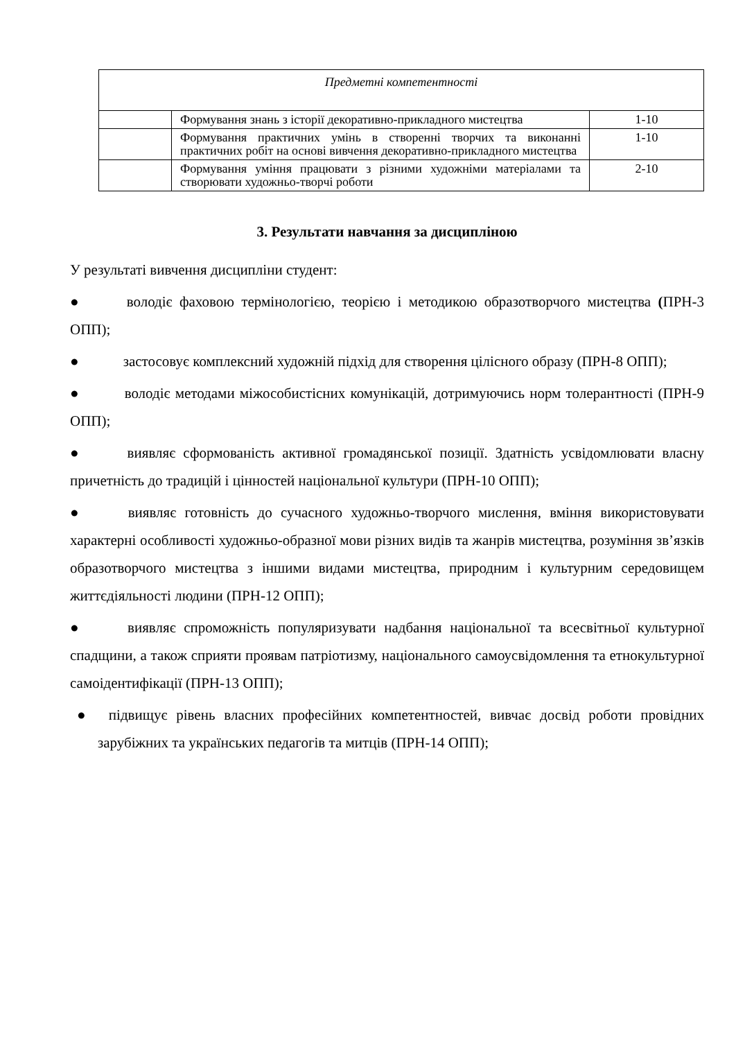| Предметні компетентності | | |
| | Формування знань з історії декоративно-прикладного мистецтва | 1-10 |
| | Формування практичних умінь в створенні творчих та виконанні практичних робіт на основі вивчення декоративно-прикладного мистецтва | 1-10 |
| | Формування уміння працювати з різними художніми матеріалами та створювати художньо-творчі роботи | 2-10 |
3. Результати навчання за дисципліною
У результаті вивчення дисципліни студент:
● володіє фаховою термінологією, теорією і методикою образотворчого мистецтва (ПРН-3 ОПП);
● застосовує комплексний художній підхід для створення цілісного образу (ПРН-8 ОПП);
● володіє методами міжособистісних комунікацій, дотримуючись норм толерантності (ПРН-9 ОПП);
● виявляє сформованість активної громадянської позиції. Здатність усвідомлювати власну причетність до традицій і цінностей національної культури (ПРН-10 ОПП);
● виявляє готовність до сучасного художньо-творчого мислення, вміння використовувати характерні особливості художньо-образної мови різних видів та жанрів мистецтва, розуміння зв’язків образотворчого мистецтва з іншими видами мистецтва, природним і культурним середовищем життєдіяльності людини (ПРН-12 ОПП);
● виявляє спроможність популяризувати надбання національної та всесвітньої культурної спадщини, а також сприяти проявам патріотизму, національного самоусвідомлення та етнокультурної самоідентифікації (ПРН-13 ОПП);
● підвищує рівень власних професійних компетентностей, вивчає досвід роботи провідних зарубіжних та українських педагогів та митців (ПРН-14 ОПП);